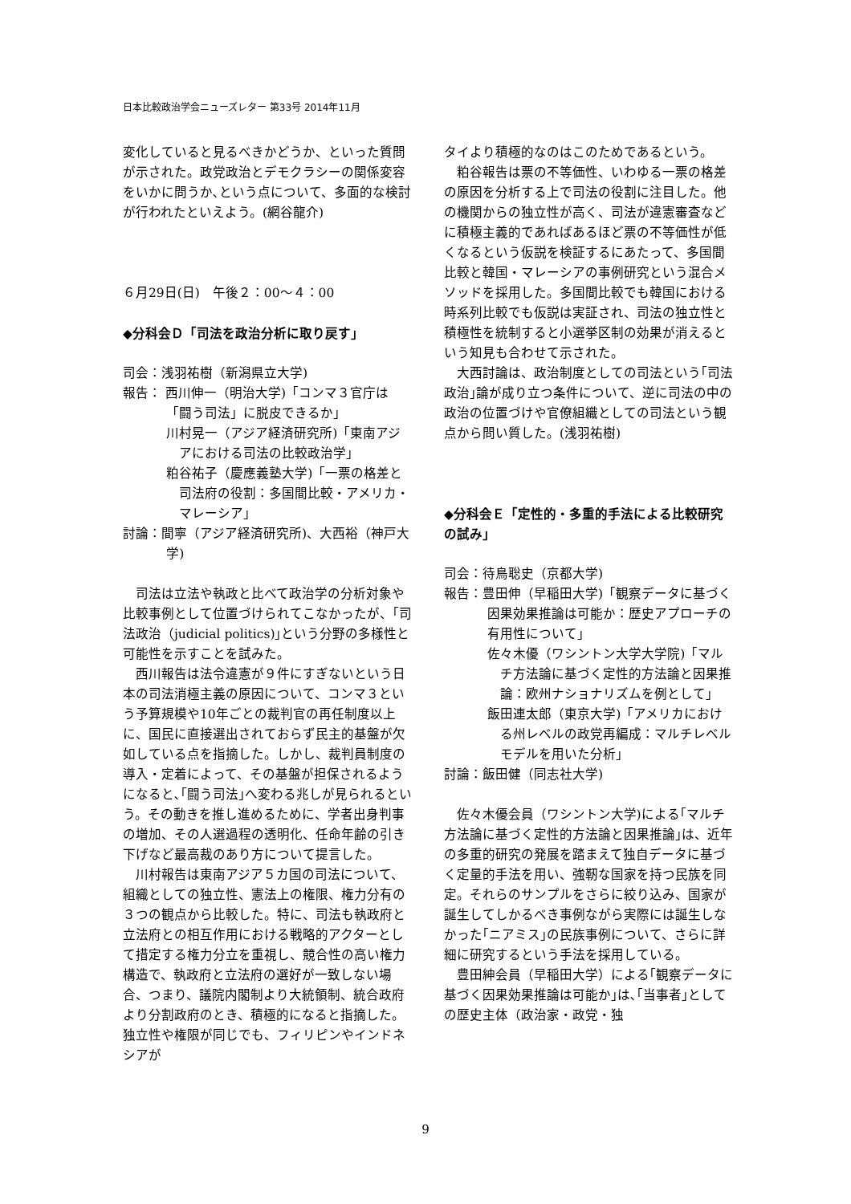日本比較政治学会ニューズレター 第33号 2014年11月
変化していると見るべきかどうか、といった質問が示された。政党政治とデモクラシーの関係変容をいかに問うか､という点について、多面的な検討が行われたといえよう。(網谷龍介)
６月29日(日)　午後２：00～４：00
◆分科会Ｄ「司法を政治分析に取り戻す」
司会：浅羽祐樹（新潟県立大学)
報告： 西川伸一（明治大学)「コンマ３官庁は「闘う司法」に脱皮できるか」
川村晃一（アジア経済研究所)「東南アジアにおける司法の比較政治学」
粕谷祐子（慶應義塾大学)「一票の格差と司法府の役割：多国間比較・アメリカ・マレーシア」
討論：間寧（アジア経済研究所)、大西裕（神戸大学)
司法は立法や執政と比べて政治学の分析対象や比較事例として位置づけられてこなかったが、｢司法政治（judicial politics)｣という分野の多様性と可能性を示すことを試みた。
西川報告は法令違憲が９件にすぎないという日本の司法消極主義の原因について、コンマ３という予算規模や10年ごとの裁判官の再任制度以上に、国民に直接選出されておらず民主的基盤が欠如している点を指摘した。しかし、裁判員制度の導入・定着によって、その基盤が担保されるようになると､｢闘う司法｣へ変わる兆しが見られるという。その動きを推し進めるために、学者出身判事の増加、その人選過程の透明化、任命年齢の引き下げなど最高裁のあり方について提言した。
川村報告は東南アジア５カ国の司法について、組織としての独立性、憲法上の権限、権力分有の３つの観点から比較した。特に、司法も執政府と立法府との相互作用における戦略的アクターとして措定する権力分立を重視し、競合性の高い権力構造で、執政府と立法府の選好が一致しない場合、つまり、議院内閣制より大統領制、統合政府より分割政府のとき、積極的になると指摘した。独立性や権限が同じでも、フィリピンやインドネシアが
タイより積極的なのはこのためであるという。
粕谷報告は票の不等価性、いわゆる一票の格差の原因を分析する上で司法の役割に注目した。他の機関からの独立性が高く、司法が違憲審査などに積極主義的であればあるほど票の不等価性が低くなるという仮説を検証するにあたって、多国間比較と韓国・マレーシアの事例研究という混合メソッドを採用した。多国間比較でも韓国における時系列比較でも仮説は実証され、司法の独立性と積極性を統制すると小選挙区制の効果が消えるという知見も合わせて示された。
大西討論は、政治制度としての司法という｢司法政治｣論が成り立つ条件について、逆に司法の中の政治の位置づけや官僚組織としての司法という観点から問い質した。(浅羽祐樹)
◆分科会Ｅ「定性的・多重的手法による比較研究の試み」
司会：待鳥聡史（京都大学)
報告：豊田伸（早稲田大学)「観察データに基づく因果効果推論は可能か：歴史アプローチの有用性について」
佐々木優（ワシントン大学大学院)「マルチ方法論に基づく定性的方法論と因果推論：欧州ナショナリズムを例として」
飯田連太郎（東京大学)「アメリカにおける州レベルの政党再編成：マルチレベルモデルを用いた分析」
討論：飯田健（同志社大学)
佐々木優会員（ワシントン大学)による｢マルチ方法論に基づく定性的方法論と因果推論｣は、近年の多重的研究の発展を踏まえて独自データに基づく定量的手法を用い、強靭な国家を持つ民族を同定。それらのサンプルをさらに絞り込み、国家が誕生してしかるべき事例ながら実際には誕生しなかった｢ニアミス｣の民族事例について、さらに詳細に研究するという手法を採用している。
豊田紳会員（早稲田大学）による｢観察データに基づく因果効果推論は可能か｣は､｢当事者｣としての歴史主体（政治家・政党・独
9